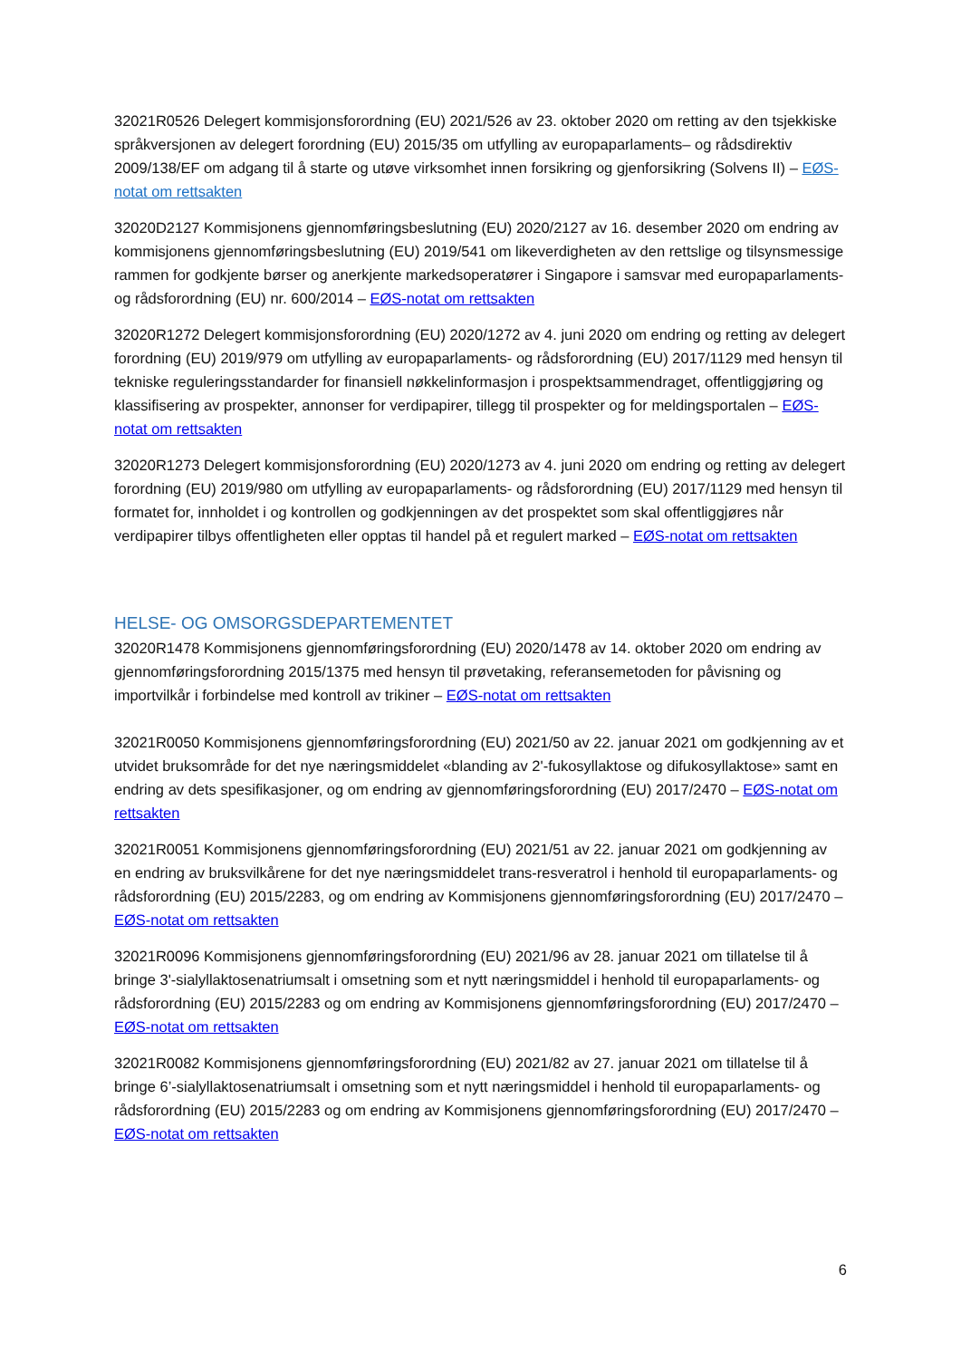32021R0526 Delegert kommisjonsforordning (EU) 2021/526 av 23. oktober 2020 om retting av den tsjekkiske språkversjonen av delegert forordning (EU) 2015/35 om utfylling av europaparlaments– og rådsdirektiv 2009/138/EF om adgang til å starte og utøve virksomhet innen forsikring og gjenforsikring (Solvens II) – EØS-notat om rettsakten
32020D2127 Kommisjonens gjennomføringsbeslutning (EU) 2020/2127 av 16. desember 2020 om endring av kommisjonens gjennomføringsbeslutning (EU) 2019/541 om likeverdigheten av den rettslige og tilsynsmessige rammen for godkjente børser og anerkjente markedsoperatører i Singapore i samsvar med europaparlaments- og rådsforordning (EU) nr. 600/2014 – EØS-notat om rettsakten
32020R1272 Delegert kommisjonsforordning (EU) 2020/1272 av 4. juni 2020 om endring og retting av delegert forordning (EU) 2019/979 om utfylling av europaparlaments- og rådsforordning (EU) 2017/1129 med hensyn til tekniske reguleringsstandarder for finansiell nøkkelinformasjon i prospektsammendraget, offentliggjøring og klassifisering av prospekter, annonser for verdipapirer, tillegg til prospekter og for meldingsportalen – EØS-notat om rettsakten
32020R1273 Delegert kommisjonsforordning (EU) 2020/1273 av 4. juni 2020 om endring og retting av delegert forordning (EU) 2019/980 om utfylling av europaparlaments- og rådsforordning (EU) 2017/1129 med hensyn til formatet for, innholdet i og kontrollen og godkjenningen av det prospektet som skal offentliggjøres når verdipapirer tilbys offentligheten eller opptas til handel på et regulert marked – EØS-notat om rettsakten
HELSE- OG OMSORGSDEPARTEMENTET
32020R1478 Kommisjonens gjennomføringsforordning (EU) 2020/1478 av 14. oktober 2020 om endring av gjennomføringsforordning 2015/1375 med hensyn til prøvetaking, referansemetoden for påvisning og importvilkår i forbindelse med kontroll av trikiner – EØS-notat om rettsakten
32021R0050 Kommisjonens gjennomføringsforordning (EU) 2021/50 av 22. januar 2021 om godkjenning av et utvidet bruksområde for det nye næringsmiddelet «blanding av 2'-fukosyllaktose og difukosyllaktose» samt en endring av dets spesifikasjoner, og om endring av gjennomføringsforordning (EU) 2017/2470 – EØS-notat om rettsakten
32021R0051 Kommisjonens gjennomføringsforordning (EU) 2021/51 av 22. januar 2021 om godkjenning av en endring av bruksvilkårene for det nye næringsmiddelet trans-resveratrol i henhold til europaparlaments- og rådsforordning (EU) 2015/2283, og om endring av Kommisjonens gjennomføringsforordning (EU) 2017/2470 – EØS-notat om rettsakten
32021R0096 Kommisjonens gjennomføringsforordning (EU) 2021/96 av 28. januar 2021 om tillatelse til å bringe 3'-sialyllaktosenatriumsalt i omsetning som et nytt næringsmiddel i henhold til europaparlaments- og rådsforordning (EU) 2015/2283 og om endring av Kommisjonens gjennomføringsforordning (EU) 2017/2470 – EØS-notat om rettsakten
32021R0082 Kommisjonens gjennomføringsforordning (EU) 2021/82 av 27. januar 2021 om tillatelse til å bringe 6’-sialyllaktosenatriumsalt i omsetning som et nytt næringsmiddel i henhold til europaparlaments- og rådsforordning (EU) 2015/2283 og om endring av Kommisjonens gjennomføringsforordning (EU) 2017/2470 – EØS-notat om rettsakten
6